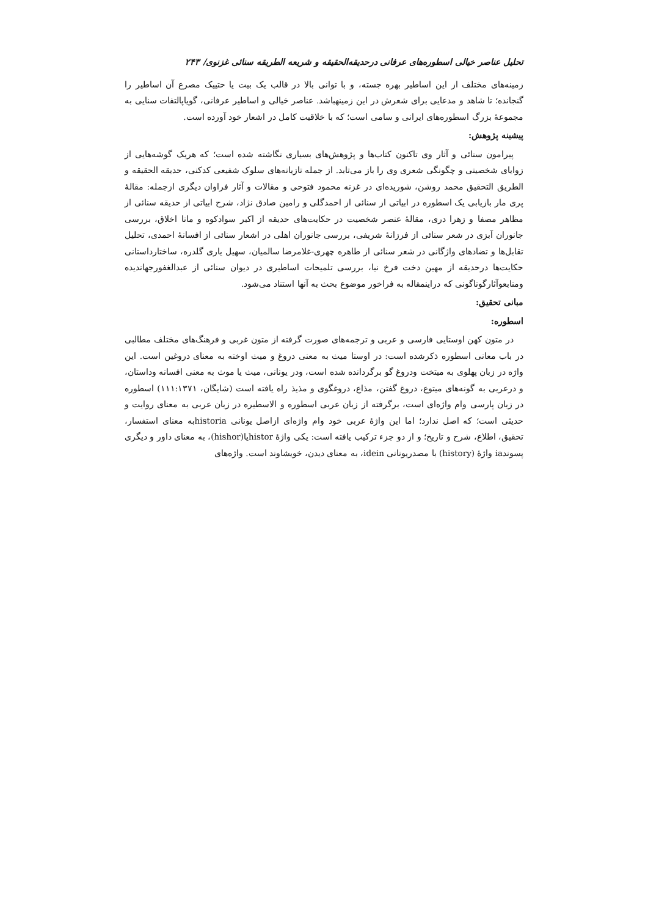تحلیل عناصر خیالی اسطوره‌های عرفانی درحدیقه‌الحقیقه و شریعه الطریقه سنائی غزنوی/ ۲۴۳
زمینه‌های مختلف از این اساطیر بهره جسته، و با توانی بالا در قالب یک بیت یا حتییک مصرع آن اساطیر را گنجانده؛ تا شاهد و مدعایی برای شعرش در این زمینهباشد. عناصر خیالی و اساطیر عرفانی، گویاپالتفات سنایی به مجموعهٔ بزرگ اسطوره‌های ایرانی و سامی است؛ که با خلاقیت کامل در اشعار خود آورده است.
پیشینه پژوهش:
پیرامون سنائی و آثار وی تاکنون کتاب‌ها و پژوهش‌های بسیاری نگاشته شده است؛ که هریک گوشه‌هایی از زوایای شخصیتی و چگونگی شعری وی را باز می‌تابد. از جمله تازیانه‌های سلوک شفیعی کدکنی، حدیقه الحقیقه و الطریق التحقیق محمد روشن، شوریده‌ای در غزنه محمود فتوحی و مقالات و آثار فراوان دیگری ازجمله: مقالهٔ پری مار بازیابی یک اسطوره در ابیاتی از سنائی از احمدگلی و رامین صادق نژاد، شرح ابیاتی از حدیقه سنائی از مظاهر مصفا و زهرا دری، مقالهٔ عنصر شخصیت در حکایت‌های حدیقه از اکبر سوادکوه و مانا اخلاق، بررسی جانوران آبزی در شعر سنائی از فرزانهٔ شریفی، بررسی جانوران اهلی در اشعار سنائی از افسانهٔ احمدی، تحلیل تقابل‌ها و تضادهای واژگانی در شعر سنائی از طاهره چهری-غلامرضا سالمیان، سهیل یاری گلدره، ساختارداستانی حکایت‌ها درحدیقه از مهین دخت فرخ نیا، بررسی تلمیحات اساطیری در دیوان سنائی از عبدالغفورجهاندیده ومنابعوآثارگوناگونی که دراینمقاله به فراخور موضوع بحث به آنها استناد می‌شود.
مبانی تحقیق:
اسطوره:
در متون کهن اوستایی فارسی و عربی و ترجمه‌های صورت گرفته از متون غربی و فرهنگ‌های مختلف مطالبی در باب معانی اسطوره ذکرشده است: در اوستا میث به معنی دروغ و میث اوخته به معنای دروغین است. این واژه در زبان پهلوی به میتخت ودروغ گو برگردانده شده است، ودر یونانی، میث یا موث به معنی افسانه وداستان، و درعربی به گونه‌های میتوع، دروغ گفتن، مذاع، دروغگوی و مذیذ راه یافته است (شایگان، ۱۱۱:۱۳۷۱) اسطوره در زبان پارسی وام واژه‌ای است، برگرفته از زبان عربی اسطوره و الاسطیره در زبان عربی به معنای روایت و حدیثی است؛ که اصل ندارد؛ اما این واژهٔ عربی خود وام واژه‌ای ازاصل یونانی historiaبه معنای استفسار، تحقیق، اطلاع، شرح و تاریخ؛ و از دو جزء ترکیب یافته است: یکی واژهٔ historیا(hishor)، به معنای داور و دیگری پسوندia واژهٔ (history) با مصدریونانی idein، به معنای دیدن، خویشاوند است. واژه‌های